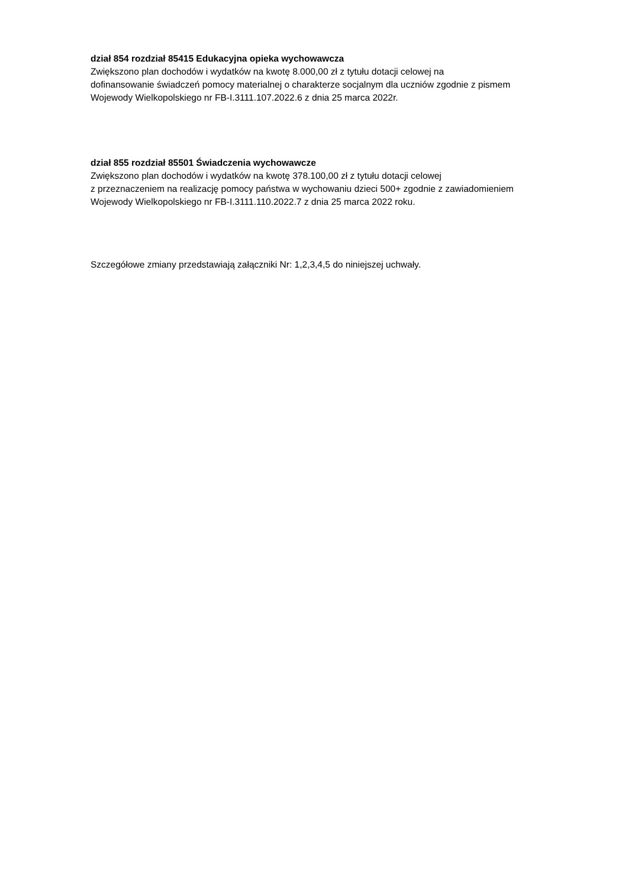dział 854 rozdział 85415 Edukacyjna opieka wychowawcza
Zwiększono plan dochodów i wydatków na kwotę 8.000,00 zł z tytułu dotacji celowej na
dofinansowanie świadczeń pomocy materialnej o charakterze socjalnym dla uczniów zgodnie z pismem
Wojewody Wielkopolskiego nr FB-I.3111.107.2022.6 z dnia 25 marca 2022r.
dział 855 rozdział 85501 Świadczenia wychowawcze
Zwiększono plan dochodów i wydatków na kwotę 378.100,00 zł z tytułu dotacji celowej
z przeznaczeniem na realizację pomocy państwa w wychowaniu dzieci 500+ zgodnie z zawiadomieniem
Wojewody Wielkopolskiego nr FB-I.3111.110.2022.7 z dnia 25 marca 2022 roku.
Szczegółowe zmiany przedstawiają załączniki Nr: 1,2,3,4,5 do niniejszej uchwały.